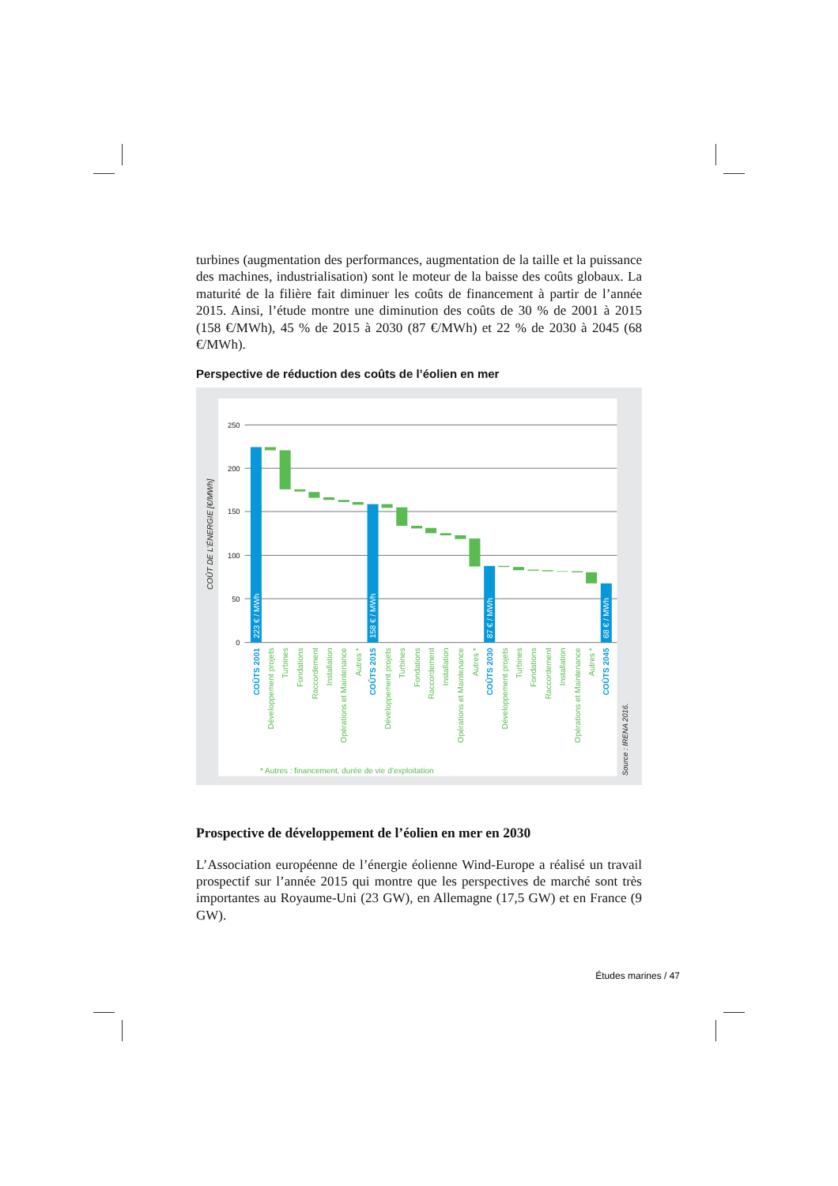turbines (augmentation des performances, augmentation de la taille et la puissance des machines, industrialisation) sont le moteur de la baisse des coûts globaux. La maturité de la filière fait diminuer les coûts de financement à partir de l’année 2015. Ainsi, l’étude montre une diminution des coûts de 30 % de 2001 à 2015 (158 €/MWh), 45 % de 2015 à 2030 (87 €/MWh) et 22 % de 2030 à 2045 (68 €/MWh).
Perspective de réduction des coûts de l’éolien en mer
250
200
150
100
50
0
COÛT DE L’ÉNERGIE [€/MWh]
223 € / MWh
158 € / MWh
87 € / MWh
68 € / MWh
COÛTS 2001
Développement projets
Turbines
Fondations
Raccordement
Installation
Opérations et Maintenance
Autres *
COÛTS 2015
Développement projets
Turbines
Fondations
Raccordement
Installation
Opérations et Maintenance
Autres *
COÛTS 2030
Développement projets
Turbines
Fondations
Raccordement
Installation
Opérations et Maintenance
Autres *
COÛTS 2045
* Autres : financement, durée de vie d’exploitation
Source : IRENA 2016.
Prospective de développement de l’éolien en mer en 2030
L’Association européenne de l’énergie éolienne Wind-Europe a réalisé un travail prospectif sur l’année 2015 qui montre que les perspectives de marché sont très importantes au Royaume-Uni (23 GW), en Allemagne (17,5 GW) et en France (9 GW).
Études marines / 47